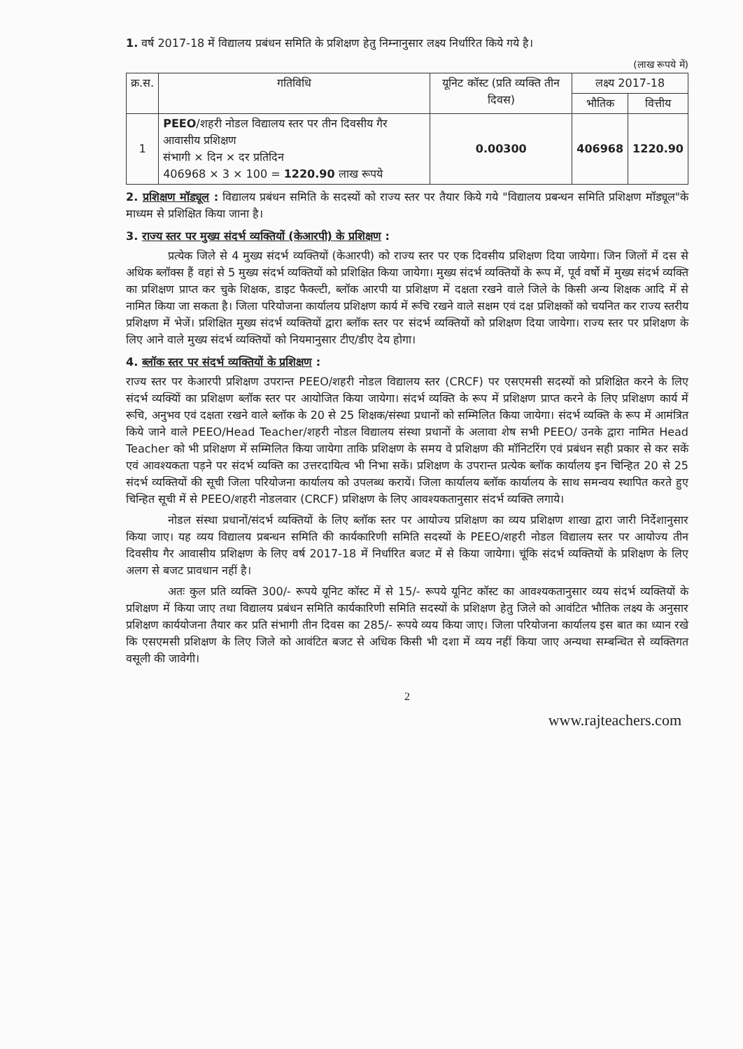1. वर्ष 2017-18 में विद्यालय प्रबंधन समिति के प्रशिक्षण हेतु निम्नानुसार लक्ष्य निर्धारित किये गये है।
(लाख रूपये में)
| क्र.स. | गतिविधि | यूनिट कॉस्ट (प्रति व्यक्ति तीन दिवस) | लक्ष्य 2017-18 | |
| --- | --- | --- | --- | --- |
| | | | भौतिक | वित्तीय |
| 1 | PEEO /शहरी नोडल विद्यालय स्तर पर तीन दिवसीय गैर आवासीय प्रशिक्षण संभागी × दिन × दर प्रतिदिन 406968 × 3 × 100 = 1220.90 लाख रूपये | 0.00300 | 406968 | 1220.90 |
2. प्रशिक्षण मॉड्यूल : विद्यालय प्रबंधन समिति के सदस्यों को राज्य स्तर पर तैयार किये गये "विद्यालय प्रबन्धन समिति प्रशिक्षण मॉड्यूल"के माध्यम से प्रशिक्षित किया जाना है।
3. राज्य स्तर पर मुख्य संदर्भ व्यक्तियों (केआरपी) के प्रशिक्षण :
प्रत्येक जिले से 4 मुख्य संदर्भ व्यक्तियों (केआरपी) को राज्य स्तर पर एक दिवसीय प्रशिक्षण दिया जायेगा। जिन जिलों में दस से अधिक ब्लॉक्स हैं वहां से 5 मुख्य संदर्भ व्यक्तियों को प्रशिक्षित किया जायेगा। मुख्य संदर्भ व्यक्तियों के रूप में, पूर्व वर्षो में मुख्य संदर्भ व्यक्ति का प्रशिक्षण प्राप्त कर चुके शिक्षक, डाइट फैक्ल्टी, ब्लॉक आरपी या प्रशिक्षण में दक्षता रखने वाले जिले के किसी अन्य शिक्षक आदि में से नामित किया जा सकता है। जिला परियोजना कार्यालय प्रशिक्षण कार्य में रूचि रखने वाले सक्षम एवं दक्ष प्रशिक्षकों को चयनित कर राज्य स्तरीय प्रशिक्षण में भेजें। प्रशिक्षित मुख्य संदर्भ व्यक्तियों द्वारा ब्लॉक स्तर पर संदर्भ व्यक्तियों को प्रशिक्षण दिया जायेगा। राज्य स्तर पर प्रशिक्षण के लिए आने वाले मुख्य संदर्भ व्यक्तियों को नियमानुसार टीए/डीए देय होगा।
4. ब्लॉक स्तर पर संदर्भ व्यक्तियों के प्रशिक्षण :
राज्य स्तर पर केआरपी प्रशिक्षण उपरान्त PEEO/शहरी नोडल विद्यालय स्तर (CRCF) पर एसएमसी सदस्यों को प्रशिक्षित करने के लिए संदर्भ व्यक्यिों का प्रशिक्षण ब्लॉक स्तर पर आयोजित किया जायेगा। संदर्भ व्यक्ति के रूप में प्रशिक्षण प्राप्त करने के लिए प्रशिक्षण कार्य में रूचि, अनुभव एवं दक्षता रखने वाले ब्लॉक के 20 से 25 शिक्षक/संस्था प्रधानों को सम्मिलित किया जायेगा। संदर्भ व्यक्ति के रूप में आमंत्रित किये जाने वाले PEEO/Head Teacher/शहरी नोडल विद्यालय संस्था प्रधानों के अलावा शेष सभी PEEO/ उनके द्वारा नामित Head Teacher को भी प्रशिक्षण में सम्मिलित किया जायेगा ताकि प्रशिक्षण के समय वे प्रशिक्षण की मॉनिटरिंग एवं प्रबंधन सही प्रकार से कर सकें एवं आवश्यकता पड़ने पर संदर्भ व्यक्ति का उत्तरदायित्व भी निभा सकें। प्रशिक्षण के उपरान्त प्रत्येक ब्लॉक कार्यालय इन चिन्हित 20 से 25 संदर्भ व्यक्तियों की सूची जिला परियोजना कार्यालय को उपलब्ध करायें। जिला कार्यालय ब्लॉक कार्यालय के साथ समन्वय स्थापित करते हुए चिन्हित सूची में से PEEO/शहरी नोडलवार (CRCF) प्रशिक्षण के लिए आवश्यकतानुसार संदर्भ व्यक्ति लगाये।
नोडल संस्था प्रधानों/संदर्भ व्यक्तियों के लिए ब्लॉक स्तर पर आयोज्य प्रशिक्षण का व्यय प्रशिक्षण शाखा द्वारा जारी निर्देशानुसार किया जाए। यह व्यय विद्यालय प्रबन्धन समिति की कार्यकारिणी समिति सदस्यों के PEEO/शहरी नोडल विद्यालय स्तर पर आयोज्य तीन दिवसीय गैर आवासीय प्रशिक्षण के लिए वर्ष 2017-18 में निर्धारित बजट में से किया जायेगा। चूंकि संदर्भ व्यक्तियों के प्रशिक्षण के लिए अलग से बजट प्रावधान नहीं है।
अतः कुल प्रति व्यक्ति 300/- रूपये यूनिट कॉस्ट में से 15/- रूपये यूनिट कॉस्ट का आवश्यकतानुसार व्यय संदर्भ व्यक्तियों के प्रशिक्षण में किया जाए तथा विद्यालय प्रबंधन समिति कार्यकारिणी समिति सदस्यों के प्रशिक्षण हेतु जिले को आवंटित भौतिक लक्ष्य के अनुसार प्रशिक्षण कार्ययोजना तैयार कर प्रति संभागी तीन दिवस का 285/- रूपये व्यय किया जाए। जिला परियोजना कार्यालय इस बात का ध्यान रखे कि एसएमसी प्रशिक्षण के लिए जिले को आवंटित बजट से अधिक किसी भी दशा में व्यय नहीं किया जाए अन्यथा सम्बन्धित से व्यक्तिगत वसूली की जावेगी।
2
www.rajteachers.com